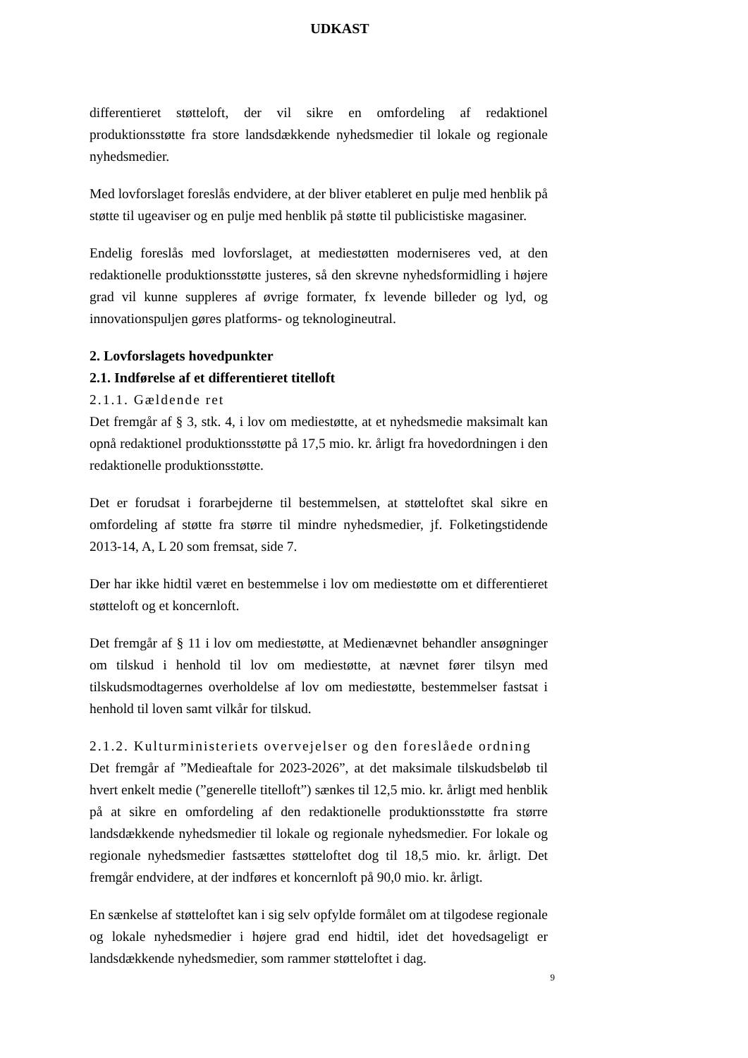UDKAST
differentieret støtteloft, der vil sikre en omfordeling af redaktionel produktionsstøtte fra store landsdækkende nyhedsmedier til lokale og regionale nyhedsmedier.
Med lovforslaget foreslås endvidere, at der bliver etableret en pulje med henblik på støtte til ugeaviser og en pulje med henblik på støtte til publicistiske magasiner.
Endelig foreslås med lovforslaget, at mediestøtten moderniseres ved, at den redaktionelle produktionsstøtte justeres, så den skrevne nyhedsformidling i højere grad vil kunne suppleres af øvrige formater, fx levende billeder og lyd, og innovationspuljen gøres platforms- og teknologineutral.
2. Lovforslagets hovedpunkter
2.1. Indførelse af et differentieret titelloft
2.1.1. Gældende ret
Det fremgår af § 3, stk. 4, i lov om mediestøtte, at et nyhedsmedie maksimalt kan opnå redaktionel produktionsstøtte på 17,5 mio. kr. årligt fra hovedordningen i den redaktionelle produktionsstøtte.
Det er forudsat i forarbejderne til bestemmelsen, at støtteloftet skal sikre en omfordeling af støtte fra større til mindre nyhedsmedier, jf. Folketingstidende 2013-14, A, L 20 som fremsat, side 7.
Der har ikke hidtil været en bestemmelse i lov om mediestøtte om et differentieret støtteloft og et koncernloft.
Det fremgår af § 11 i lov om mediestøtte, at Medienævnet behandler ansøgninger om tilskud i henhold til lov om mediestøtte, at nævnet fører tilsyn med tilskudsmodtagernes overholdelse af lov om mediestøtte, bestemmelser fastsat i henhold til loven samt vilkår for tilskud.
2.1.2. Kulturministeriets overvejelser og den foreslåede ordning
Det fremgår af ”Medieaftale for 2023-2026”, at det maksimale tilskudsbeløb til hvert enkelt medie (”generelle titelloft”) sænkes til 12,5 mio. kr. årligt med henblik på at sikre en omfordeling af den redaktionelle produktionsstøtte fra større landsdækkende nyhedsmedier til lokale og regionale nyhedsmedier. For lokale og regionale nyhedsmedier fastsættes støtteloftet dog til 18,5 mio. kr. årligt. Det fremgår endvidere, at der indføres et koncernloft på 90,0 mio. kr. årligt.
En sænkelse af støtteloftet kan i sig selv opfylde formålet om at tilgodese regionale og lokale nyhedsmedier i højere grad end hidtil, idet det hovedsageligt er landsdækkende nyhedsmedier, som rammer støtteloftet i dag.
9